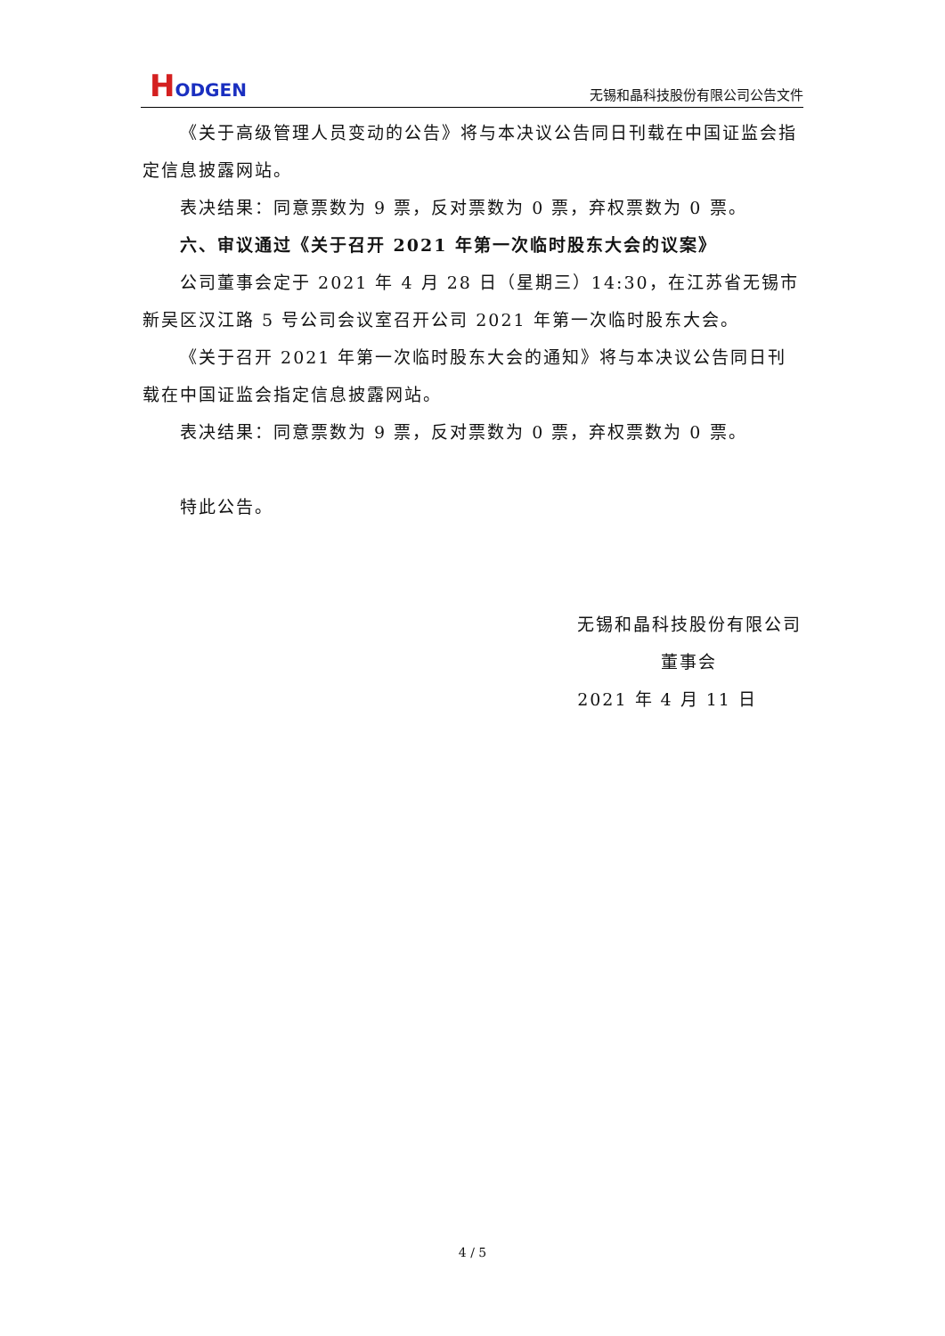HODGEN
无锡和晶科技股份有限公司公告文件
《关于高级管理人员变动的公告》将与本决议公告同日刊载在中国证监会指定信息披露网站。
表决结果：同意票数为 9 票，反对票数为 0 票，弃权票数为 0 票。
六、审议通过《关于召开 2021 年第一次临时股东大会的议案》
公司董事会定于 2021 年 4 月 28 日（星期三）14:30，在江苏省无锡市新吴区汉江路 5 号公司会议室召开公司 2021 年第一次临时股东大会。
《关于召开 2021 年第一次临时股东大会的通知》将与本决议公告同日刊载在中国证监会指定信息披露网站。
表决结果：同意票数为 9 票，反对票数为 0 票，弃权票数为 0 票。
特此公告。
无锡和晶科技股份有限公司
董事会
2021 年 4 月 11 日
4 / 5